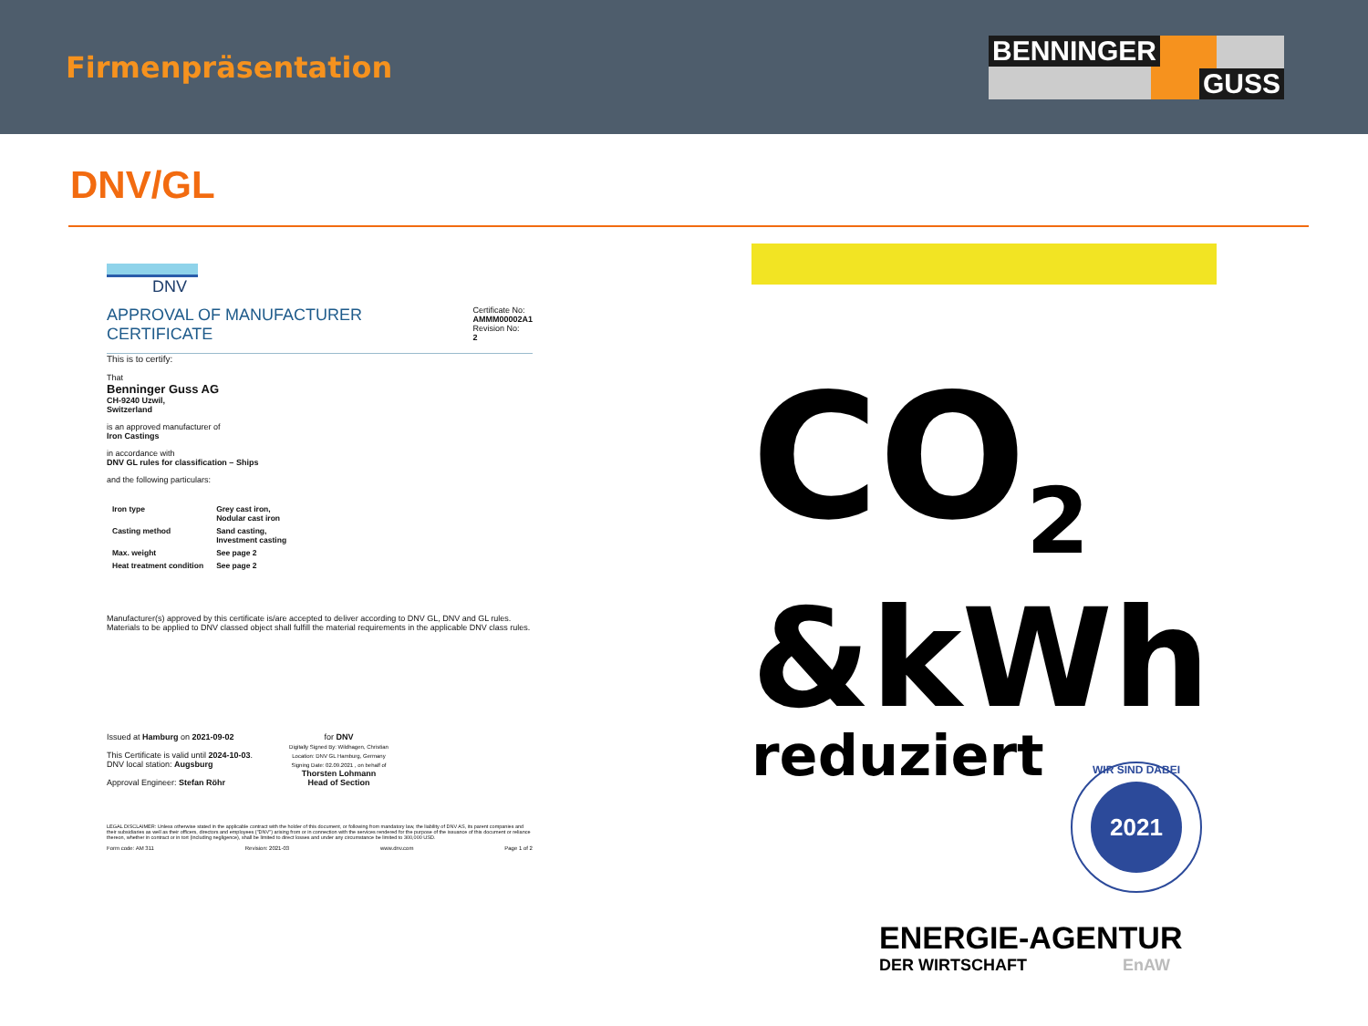Firmenpräsentation
BENNINGER
GUSS
DNV/GL
DNV
APPROVAL OF MANUFACTURER
CERTIFICATE
Certificate No:
AMMM00002A1
Revision No:
2
This is to certify:
That
Benninger Guss AG
CH-9240 Uzwil,
Switzerland
is an approved manufacturer of
Iron Castings
in accordance with
DNV GL rules for classification – Ships
and the following particulars:
| Iron type | Grey cast iron, Nodular cast iron |
| Casting method | Sand casting, Investment casting |
| Max. weight | See page 2 |
| Heat treatment condition | See page 2 |
Manufacturer(s) approved by this certificate is/are accepted to deliver according to DNV GL, DNV and GL rules.
Materials to be applied to DNV classed object shall fulfill the material requirements in the applicable DNV class rules.
Issued at Hamburg on 2021-09-02
This Certificate is valid until 2024-10-03.
DNV local station: Augsburg
Approval Engineer: Stefan Röhr
for DNV
Digitally Signed By: Wildhagen, Christian
Location: DNV GL Hamburg, Germany
Signing Date: 02.09.2021 , on behalf of
Thorsten Lohmann
Head of Section
LEGAL DISCLAIMER: Unless otherwise stated in the applicable contract with the holder of this document, or following from mandatory law, the liability of DNV AS, its parent companies and their subsidiaries as well as their officers, directors and employees ("DNV") arising from or in connection with the services rendered for the purpose of the issuance of this document or reliance thereon, whether in contract or in tort (including negligence), shall be limited to direct losses and under any circumstance be limited to 300,000 USD.
Form code: AM 311 Revision: 2021-03 www.dnv.com Page 1 of 2
CO<sub>2</sub>
&kWh
reduziert
WIR SIND DABEI
2021
ENERGIE-AGENTUR
DER WIRTSCHAFT EnAW